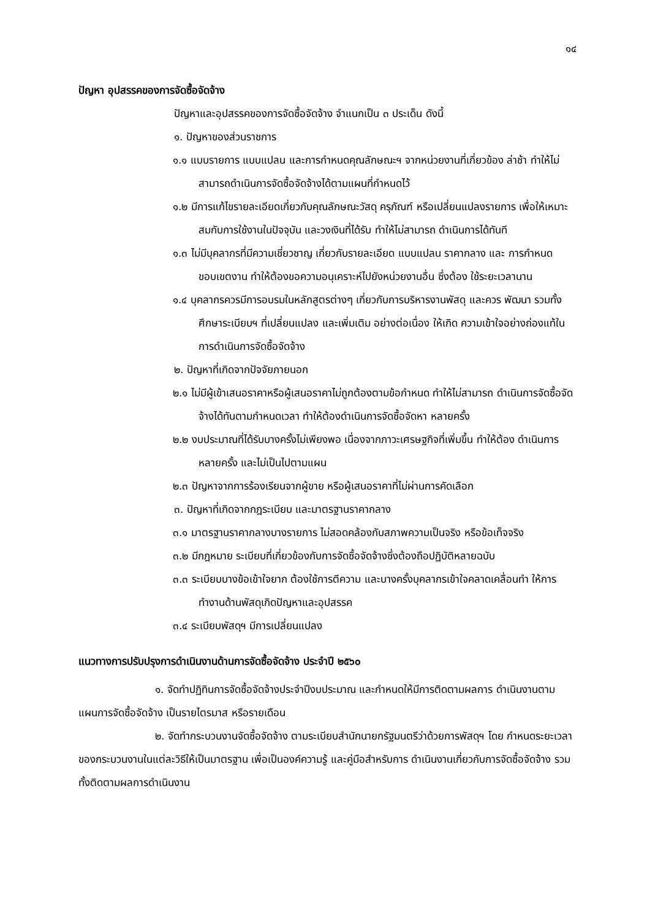๑๔
ปัญหา อุปสรรคของการจัดซื้อจัดจ้าง
ปัญหาและอุปสรรคของการจัดซื้อจัดจ้าง จำแนกเป็น ๓ ประเด็น ดังนี้
๑. ปัญหาของส่วนราชการ
๑.๑ แบบรายการ แบบแปลน และการกำหนดคุณลักษณะฯ จากหน่วยงานที่เกี่ยวข้อง ล่าช้า ทำให้ไม่สามารถดำเนินการจัดซื้อจัดจ้างได้ตามแผนที่กำหนดไว้
๑.๒ มีการแก้ไขรายละเอียดเกี่ยวกับคุณลักษณะวัสดุ ครุภัณฑ์ หรือเปลี่ยนแปลงรายการ เพื่อให้เหมาะสมกับการใช้งานในปัจจุบัน และวงเงินที่ได้รับ ทำให้ไม่สามารถ ดำเนินการได้ทันที
๑.๓ ไม่มีบุคลากรที่มีความเชี่ยวชาญ เกี่ยวกับรายละเอียด แบบแปลน ราคากลาง และ การกำหนดขอบเขตงาน ทำให้ต้องขอความอนุเคราะห์ไปยังหน่วยงานอื่น ซึ่งต้อง ใช้ระยะเวลานาน
๑.๔ บุคลากรควรมีการอบรมในหลักสูตรต่างๆ เกี่ยวกับการบริหารงานพัสดุ และควร พัฒนา รวมทั้งศึกษาระเบียบฯ ที่เปลี่ยนแปลง และเพิ่มเติม อย่างต่อเนื่อง ให้เกิด ความเข้าใจอย่างถ่องแท้ในการดำเนินการจัดซื้อจัดจ้าง
๒. ปัญหาที่เกิดจากปัจจัยภายนอก
๒.๑ ไม่มีผู้เข้าเสนอราคาหรือผู้เสนอราคาไม่ถูกต้องตามข้อกำหนด ทำให้ไม่สามารถ ดำเนินการจัดซื้อจัดจ้างได้ทันตามกำหนดเวลา ทำให้ต้องดำเนินการจัดซื้อจัดหา หลายครั้ง
๒.๒ งบประมาณที่ได้รับบางครั้งไม่เพียงพอ เนื่องจากภาวะเศรษฐกิจที่เพิ่มขึ้น ทำให้ต้อง ดำเนินการหลายครั้ง และไม่เป็นไปตามแผน
๒.๓ ปัญหาจากการร้องเรียนจากผู้ขาย หรือผู้เสนอราคาที่ไม่ผ่านการคัดเลือก
๓. ปัญหาที่เกิดจากกฎระเบียบ และมาตรฐานราคากลาง
๓.๑ มาตรฐานราคากลางบางรายการ ไม่สอดคล้องกับสภาพความเป็นจริง หรือข้อเท็จจริง
๓.๒ มีกฎหมาย ระเบียบที่เกี่ยวข้องกับการจัดซื้อจัดจ้างซึ่งต้องถือปฏิบัติหลายฉบับ
๓.๓ ระเบียบบางข้อเข้าใจยาก ต้องใช้การตีความ และบางครั้งบุคลากรเข้าใจคลาดเคลื่อนทำ ให้การทำงานด้านพัสดุเกิดปัญหาและอุปสรรค
๓.๔ ระเบียบพัสดุฯ มีการเปลี่ยนแปลง
แนวทางการปรับปรุงการดำเนินงานด้านการจัดซื้อจัดจ้าง ประจำปี ๒๕๖๐
๑. จัดทำปฏิทินการจัดซื้อจัดจ้างประจำปีงบประมาณ และกำหนดให้มีการติดตามผลการ ดำเนินงานตามแผนการจัดซื้อจัดจ้าง เป็นรายไตรมาส หรือรายเดือน
๒. จัดทำกระบวนงานจัดซื้อจัดจ้าง ตามระเบียบสำนักนายกรัฐมนตรีว่าด้วยการพัสดุฯ โดย กำหนดระยะเวลาของกระบวนงานในแต่ละวิธีให้เป็นมาตรฐาน เพื่อเป็นองค์ความรู้ และคู่มือสำหรับการ ดำเนินงานเกี่ยวกับการจัดซื้อจัดจ้าง รวมทั้งติดตามผลการดำเนินงาน